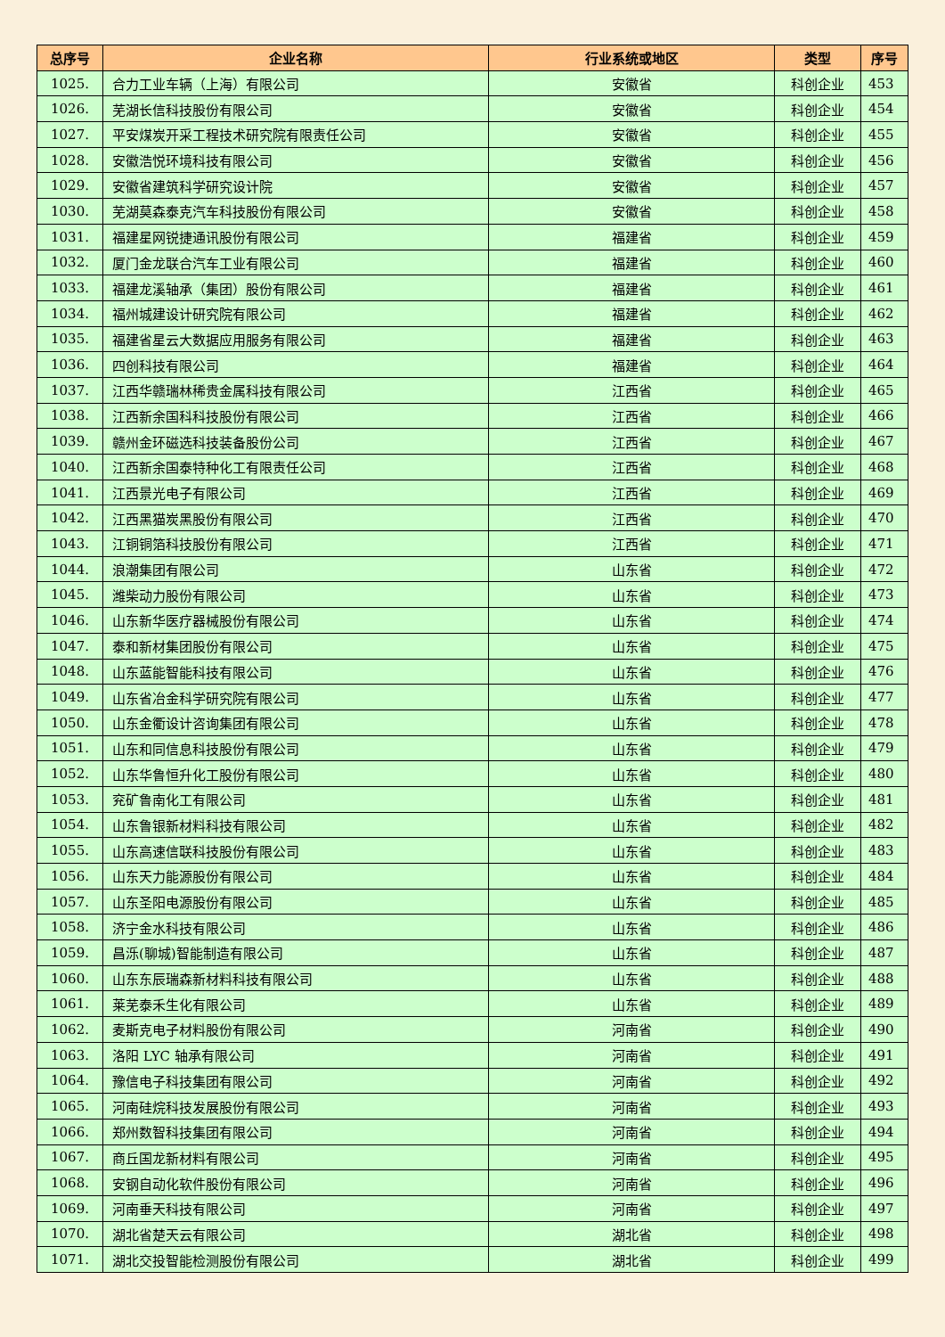| 总序号 | 企业名称 | 行业系统或地区 | 类型 | 序号 |
| --- | --- | --- | --- | --- |
| 1025. | 合力工业车辆（上海）有限公司 | 安徽省 | 科创企业 | 453 |
| 1026. | 芜湖长信科技股份有限公司 | 安徽省 | 科创企业 | 454 |
| 1027. | 平安煤炭开采工程技术研究院有限责任公司 | 安徽省 | 科创企业 | 455 |
| 1028. | 安徽浩悦环境科技有限公司 | 安徽省 | 科创企业 | 456 |
| 1029. | 安徽省建筑科学研究设计院 | 安徽省 | 科创企业 | 457 |
| 1030. | 芜湖莫森泰克汽车科技股份有限公司 | 安徽省 | 科创企业 | 458 |
| 1031. | 福建星网锐捷通讯股份有限公司 | 福建省 | 科创企业 | 459 |
| 1032. | 厦门金龙联合汽车工业有限公司 | 福建省 | 科创企业 | 460 |
| 1033. | 福建龙溪轴承（集团）股份有限公司 | 福建省 | 科创企业 | 461 |
| 1034. | 福州城建设计研究院有限公司 | 福建省 | 科创企业 | 462 |
| 1035. | 福建省星云大数据应用服务有限公司 | 福建省 | 科创企业 | 463 |
| 1036. | 四创科技有限公司 | 福建省 | 科创企业 | 464 |
| 1037. | 江西华赣瑞林稀贵金属科技有限公司 | 江西省 | 科创企业 | 465 |
| 1038. | 江西新余国科科技股份有限公司 | 江西省 | 科创企业 | 466 |
| 1039. | 赣州金环磁选科技装备股份公司 | 江西省 | 科创企业 | 467 |
| 1040. | 江西新余国泰特种化工有限责任公司 | 江西省 | 科创企业 | 468 |
| 1041. | 江西景光电子有限公司 | 江西省 | 科创企业 | 469 |
| 1042. | 江西黑猫炭黑股份有限公司 | 江西省 | 科创企业 | 470 |
| 1043. | 江铜铜箔科技股份有限公司 | 江西省 | 科创企业 | 471 |
| 1044. | 浪潮集团有限公司 | 山东省 | 科创企业 | 472 |
| 1045. | 潍柴动力股份有限公司 | 山东省 | 科创企业 | 473 |
| 1046. | 山东新华医疗器械股份有限公司 | 山东省 | 科创企业 | 474 |
| 1047. | 泰和新材集团股份有限公司 | 山东省 | 科创企业 | 475 |
| 1048. | 山东蓝能智能科技有限公司 | 山东省 | 科创企业 | 476 |
| 1049. | 山东省冶金科学研究院有限公司 | 山东省 | 科创企业 | 477 |
| 1050. | 山东金衢设计咨询集团有限公司 | 山东省 | 科创企业 | 478 |
| 1051. | 山东和同信息科技股份有限公司 | 山东省 | 科创企业 | 479 |
| 1052. | 山东华鲁恒升化工股份有限公司 | 山东省 | 科创企业 | 480 |
| 1053. | 兖矿鲁南化工有限公司 | 山东省 | 科创企业 | 481 |
| 1054. | 山东鲁银新材料科技有限公司 | 山东省 | 科创企业 | 482 |
| 1055. | 山东高速信联科技股份有限公司 | 山东省 | 科创企业 | 483 |
| 1056. | 山东天力能源股份有限公司 | 山东省 | 科创企业 | 484 |
| 1057. | 山东圣阳电源股份有限公司 | 山东省 | 科创企业 | 485 |
| 1058. | 济宁金水科技有限公司 | 山东省 | 科创企业 | 486 |
| 1059. | 昌泺(聊城)智能制造有限公司 | 山东省 | 科创企业 | 487 |
| 1060. | 山东东辰瑞森新材料科技有限公司 | 山东省 | 科创企业 | 488 |
| 1061. | 莱芜泰禾生化有限公司 | 山东省 | 科创企业 | 489 |
| 1062. | 麦斯克电子材料股份有限公司 | 河南省 | 科创企业 | 490 |
| 1063. | 洛阳 LYC 轴承有限公司 | 河南省 | 科创企业 | 491 |
| 1064. | 豫信电子科技集团有限公司 | 河南省 | 科创企业 | 492 |
| 1065. | 河南硅烷科技发展股份有限公司 | 河南省 | 科创企业 | 493 |
| 1066. | 郑州数智科技集团有限公司 | 河南省 | 科创企业 | 494 |
| 1067. | 商丘国龙新材料有限公司 | 河南省 | 科创企业 | 495 |
| 1068. | 安钢自动化软件股份有限公司 | 河南省 | 科创企业 | 496 |
| 1069. | 河南垂天科技有限公司 | 河南省 | 科创企业 | 497 |
| 1070. | 湖北省楚天云有限公司 | 湖北省 | 科创企业 | 498 |
| 1071. | 湖北交投智能检测股份有限公司 | 湖北省 | 科创企业 | 499 |